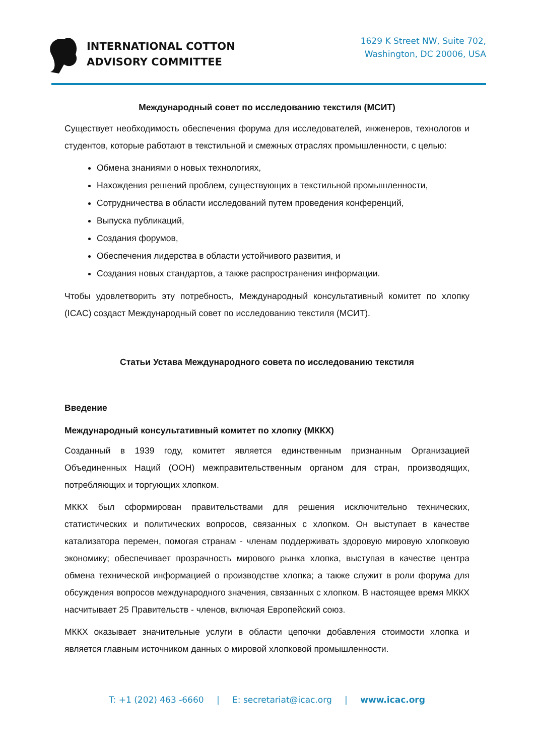INTERNATIONAL COTTON
ADVISORY COMMITTEE
1629 K Street NW, Suite 702,
Washington, DC 20006, USA
Международный совет по исследованию текстиля (МСИТ)
Существует необходимость обеспечения форума для исследователей, инженеров, технологов и студентов, которые работают в текстильной и смежных отраслях промышленности, с целью:
Обмена знаниями о новых технологиях,
Нахождения решений проблем, существующих в текстильной промышленности,
Сотрудничества в области исследований путем проведения конференций,
Выпуска публикаций,
Создания форумов,
Обеспечения лидерства в области устойчивого развития, и
Создания новых стандартов, а также распространения информации.
Чтобы удовлетворить эту потребность, Международный консультативный комитет по хлопку (ICAC) создаст Международный совет по исследованию текстиля (МСИТ).
Статьи Устава Международного совета по исследованию текстиля
Введение
Международный консультативный комитет по хлопку (МККХ)
Созданный в 1939 году, комитет является единственным признанным Организацией Объединенных Наций (ООН) межправительственным органом для стран, производящих, потребляющих и торгующих хлопком.
МККХ был сформирован правительствами для решения исключительно технических, статистических и политических вопросов, связанных с хлопком. Он выступает в качестве катализатора перемен, помогая странам - членам поддерживать здоровую мировую хлопковую экономику; обеспечивает прозрачность мирового рынка хлопка, выступая в качестве центра обмена технической информацией о производстве хлопка; а также служит в роли форума для обсуждения вопросов международного значения, связанных с хлопком. В настоящее время МККХ насчитывает 25 Правительств - членов, включая Европейский союз.
МККХ оказывает значительные услуги в области цепочки добавления стоимости хлопка и является главным источником данных о мировой хлопковой промышленности.
T: +1 (202) 463 -6660 | E: secretariat@icac.org | www.icac.org